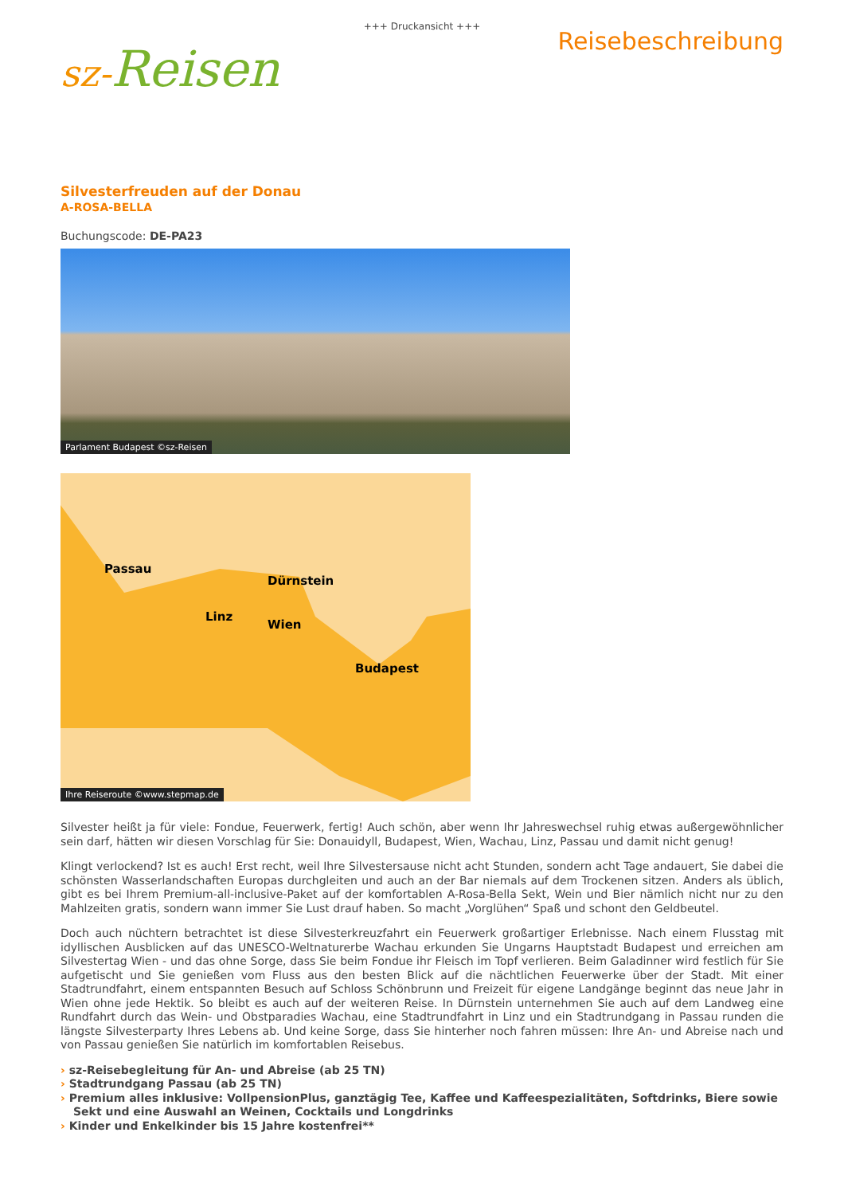+++ Druckansicht +++
sz-Reisen
Reisebeschreibung
Silvesterfreuden auf der Donau
A-ROSA-BELLA
Buchungscode: DE-PA23
Parlament Budapest ©sz-Reisen
Passau
Linz
Dürnstein
Wien
Budapest
Ihre Reiseroute ©www.stepmap.de
Silvester heißt ja für viele: Fondue, Feuerwerk, fertig! Auch schön, aber wenn Ihr Jahreswechsel ruhig etwas außergewöhnlicher sein darf, hätten wir diesen Vorschlag für Sie: Donauidyll, Budapest, Wien, Wachau, Linz, Passau und damit nicht genug!
Klingt verlockend? Ist es auch! Erst recht, weil Ihre Silvestersause nicht acht Stunden, sondern acht Tage andauert, Sie dabei die schönsten Wasserlandschaften Europas durchgleiten und auch an der Bar niemals auf dem Trockenen sitzen. Anders als üblich, gibt es bei Ihrem Premium-all-inclusive-Paket auf der komfortablen A-Rosa-Bella Sekt, Wein und Bier nämlich nicht nur zu den Mahlzeiten gratis, sondern wann immer Sie Lust drauf haben. So macht „Vorglühen“ Spaß und schont den Geldbeutel.
Doch auch nüchtern betrachtet ist diese Silvesterkreuzfahrt ein Feuerwerk großartiger Erlebnisse. Nach einem Flusstag mit idyllischen Ausblicken auf das UNESCO-Weltnaturerbe Wachau erkunden Sie Ungarns Hauptstadt Budapest und erreichen am Silvestertag Wien - und das ohne Sorge, dass Sie beim Fondue ihr Fleisch im Topf verlieren. Beim Galadinner wird festlich für Sie aufgetischt und Sie genießen vom Fluss aus den besten Blick auf die nächtlichen Feuerwerke über der Stadt. Mit einer Stadtrundfahrt, einem entspannten Besuch auf Schloss Schönbrunn und Freizeit für eigene Landgänge beginnt das neue Jahr in Wien ohne jede Hektik. So bleibt es auch auf der weiteren Reise. In Dürnstein unternehmen Sie auch auf dem Landweg eine Rundfahrt durch das Wein- und Obstparadies Wachau, eine Stadtrundfahrt in Linz und ein Stadtrundgang in Passau runden die längste Silvesterparty Ihres Lebens ab. Und keine Sorge, dass Sie hinterher noch fahren müssen: Ihre An- und Abreise nach und von Passau genießen Sie natürlich im komfortablen Reisebus.
› sz-Reisebegleitung für An- und Abreise (ab 25 TN)
› Stadtrundgang Passau (ab 25 TN)
› Premium alles inklusive: VollpensionPlus, ganztägig Tee, Kaffee und Kaffeespezialitäten, Softdrinks, Biere sowie Sekt und eine Auswahl an Weinen, Cocktails und Longdrinks
› Kinder und Enkelkinder bis 15 Jahre kostenfrei**